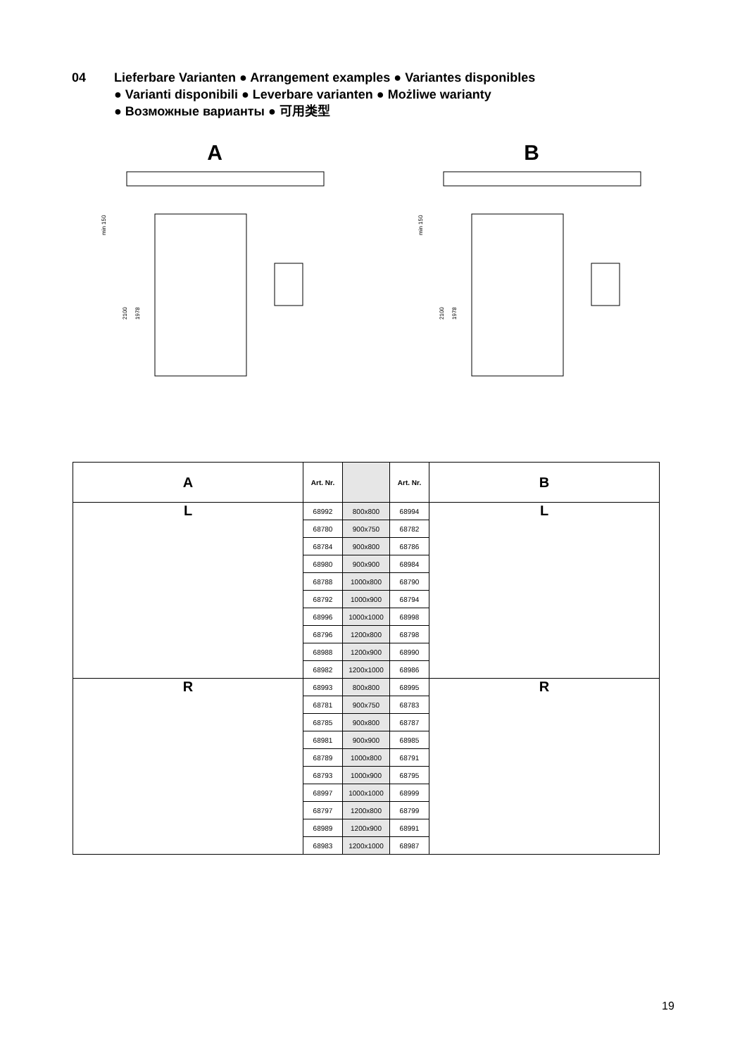04 Lieferbare Varianten ● Arrangement examples ● Variantes disponibles
● Varianti disponibili ● Leverbare varianten ● Możliwe warianty
● Возможные варианты ● 可用类型
A
min 150
2100
1978
B
min 150
2100
1978
| A | Art. Nr. | | Art. Nr. | B |
| L | 68992 | 800x800 | 68994 | L |
| | 68780 | 900x750 | 68782 | |
| | 68784 | 900x800 | 68786 | |
| | 68980 | 900x900 | 68984 | |
| | 68788 | 1000x800 | 68790 | |
| | 68792 | 1000x900 | 68794 | |
| | 68996 | 1000x1000 | 68998 | |
| | 68796 | 1200x800 | 68798 | |
| | 68988 | 1200x900 | 68990 | |
| | 68982 | 1200x1000 | 68986 | |
| R | 68993 | 800x800 | 68995 | R |
| | 68781 | 900x750 | 68783 | |
| | 68785 | 900x800 | 68787 | |
| | 68981 | 900x900 | 68985 | |
| | 68789 | 1000x800 | 68791 | |
| | 68793 | 1000x900 | 68795 | |
| | 68997 | 1000x1000 | 68999 | |
| | 68797 | 1200x800 | 68799 | |
| | 68989 | 1200x900 | 68991 | |
| | 68983 | 1200x1000 | 68987 | |
19